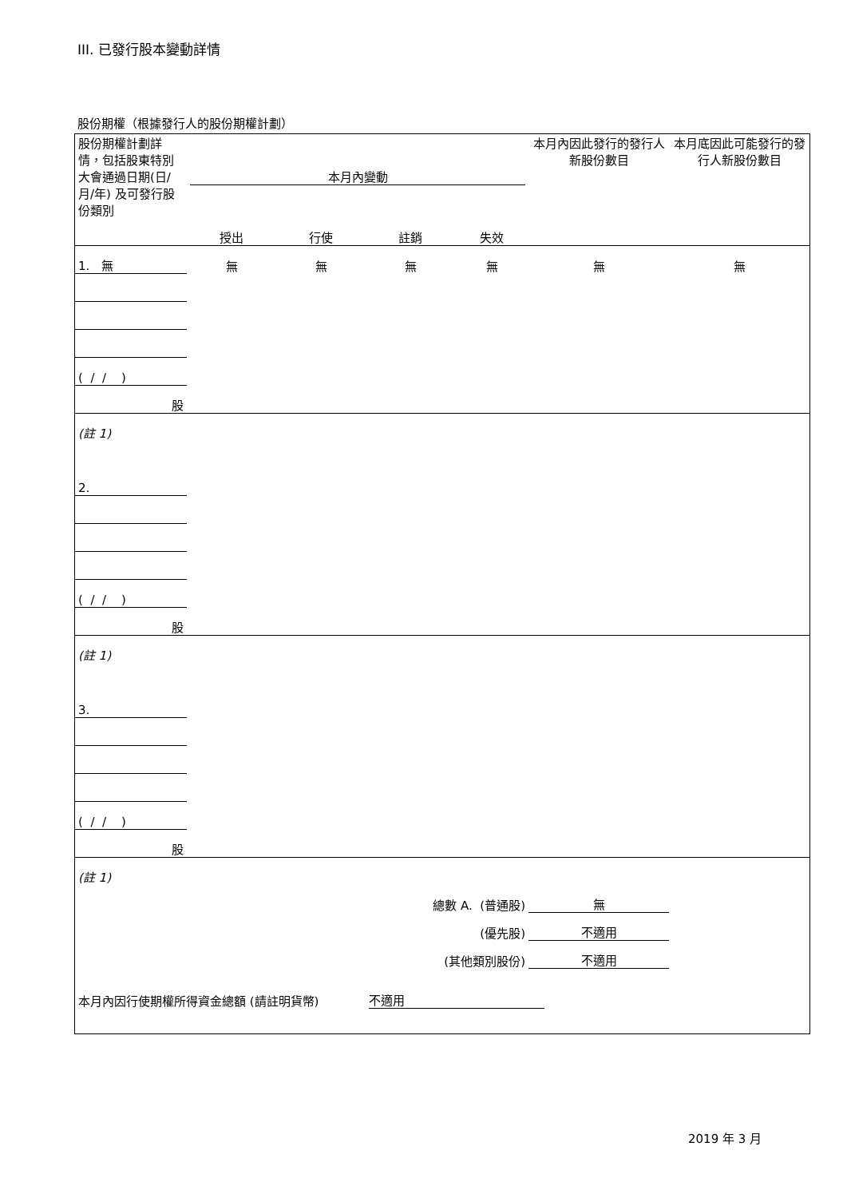III. 已發行股本變動詳情
股份期權（根據發行人的股份期權計劃）
| 股份期權計劃詳情，包括股東特別大會通過日期(日/月/年) 及可發行股份類別 | 本月內變動 | | | | 本月內因此發行的發行人新股份數目 | 本月底因此可能發行的發行人新股份數目 |
| | 授出 | 行使 | 註銷 | 失效 | | |
| 1. 無 | 無 | 無 | 無 | 無 | 無 | 無 |
| ( / / ) | | | | | | |
| 股 | | | | | | |
| (註 1) | | | | | | |
| 2. | | | | | | |
| ( / / ) | | | | | | |
| 股 | | | | | | |
| (註 1) | | | | | | |
| 3. | | | | | | |
| ( / / ) | | | | | | |
| 股 | | | | | | |
| (註 1) | | | | | | |
| 總數 A. (普通股) | | | | | 無 | |
| (優先股) | | | | | 不適用 | |
| (其他類別股份) | | | | | 不適用 | |
| 本月內因行使期權所得資金總額 (請註明貨幣) | | | 不適用 | | | |
2019 年 3 月